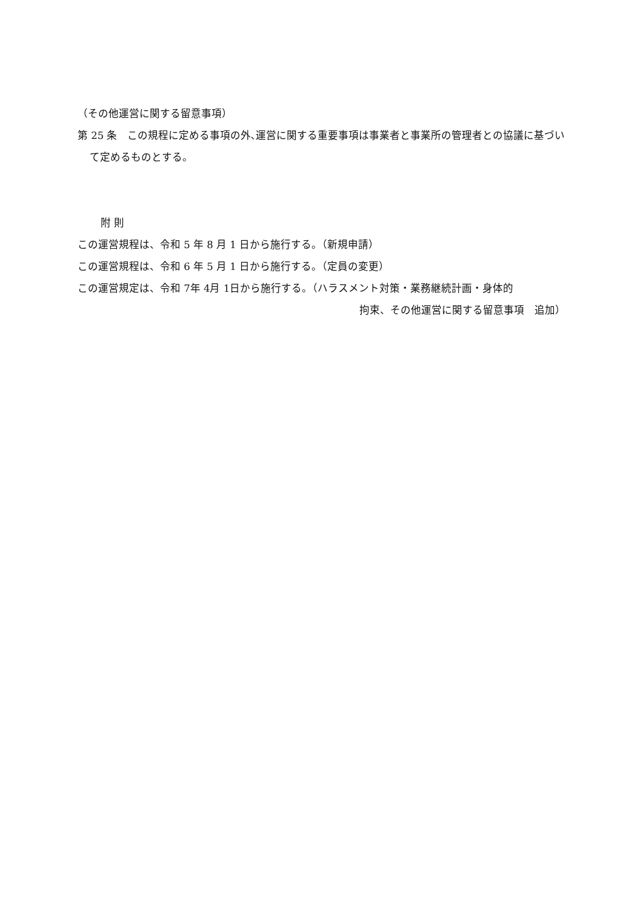（その他運営に関する留意事項）
第 25 条　この規程に定める事項の外､運営に関する重要事項は事業者と事業所の管理者との協議に基づいて定めるものとする。
附 則
この運営規程は、令和 5 年 8 月 1 日から施行する。（新規申請）
この運営規程は、令和 6 年 5 月 1 日から施行する。（定員の変更）
この運営規定は、令和 7年 4月 1日から施行する。（ハラスメント対策・業務継続計画・身体的
拘束、その他運営に関する留意事項　追加）